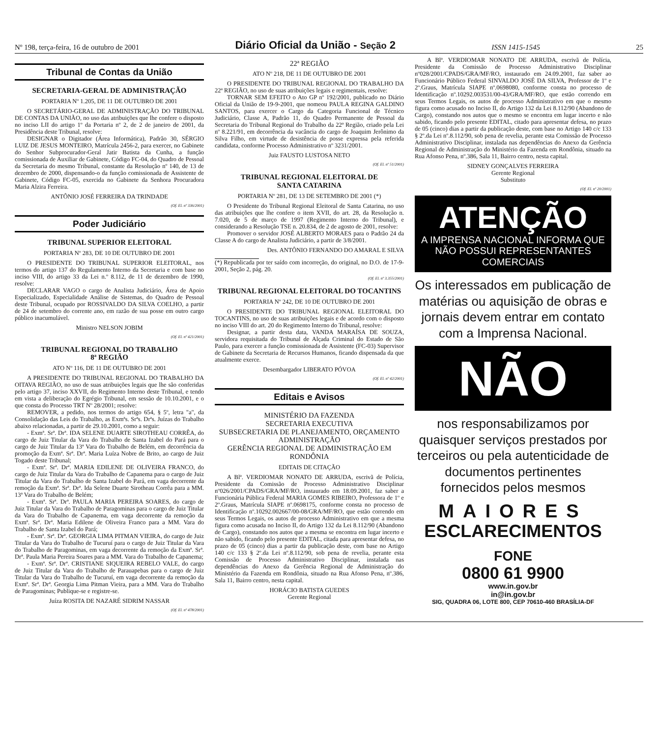Nº 198, terça-feira, 16 de outubro de 2001 Diário Oficial da União - Seção 2 ISSN 1415-1545 25
Tribunal de Contas da União
SECRETARIA-GERAL DE ADMINISTRAÇÃO
PORTARIA Nº 1.205, DE 11 DE OUTUBRO DE 2001
O SECRETÁRIO-GERAL DE ADMINISTRAÇÃO DO TRIBUNAL DE CONTAS DA UNIÃO, no uso das atribuições que lhe confere o disposto no inciso LII do artigo 1º da Portaria nº 2, de 2 de janeiro de 2001, da Presidência deste Tribunal, resolve:
DESIGNAR o Digitador (Área Informática), Padrão 30, SÉRGIO LUIZ DE JESUS MONTEIRO, Matrícula 2456-2, para exercer, no Gabinete do Senhor Subprocurador-Geral Jatir Batista da Cunha, a função comissionada de Auxiliar de Gabinete, Código FC-04, do Quadro de Pessoal da Secretaria do mesmo Tribunal, constante da Resolução nº 140, de 13 de dezembro de 2000, dispensando-o da função comissionada de Assistente de Gabinete, Código FC-05, exercida no Gabinete da Senhora Procuradora Maria Alzira Ferreira.
ANTÔNIO JOSÉ FERREIRA DA TRINDADE
(Of. El. nº 336/2001)
Poder Judiciário
TRIBUNAL SUPERIOR ELEITORAL
PORTARIA Nº 283, DE 10 DE OUTUBRO DE 2001
O PRESIDENTE DO TRIBUNAL SUPERIOR ELEITORAL, nos termos do artigo 137 do Regulamento Interno da Secretaria e com base no inciso VIII, do artigo 33 da Lei n.º 8.112, de 11 de dezembro de 1990, resolve:
DECLARAR VAGO o cargo de Analista Judiciário, Área de Apoio Especializado, Especialidade Análise de Sistemas, do Quadro de Pessoal deste Tribunal, ocupado por ROSSIVALDO DA SILVA COELHO, a partir de 24 de setembro do corrente ano, em razão de sua posse em outro cargo público inacumulável.
Ministro NELSON JOBIM
(Of. El. nº 421/2001)
TRIBUNAL REGIONAL DO TRABALHO
8ª REGIÃO
ATO Nº 116, DE 11 DE OUTUBRO DE 2001
A PRESIDENTE DO TRIBUNAL REGIONAL DO TRABALHO DA OITAVA REGIÃO, no uso de suas atribuições legais que lhe são conferidas pelo artigo 37, inciso XXVII, do Regimento Interno deste Tribunal, e tendo em vista a deliberação do Egrégio Tribunal, em sessão de 10.10.2001, e o que consta do Processo TRT Nº 28/2001; resolve:
REMOVER, a pedido, nos termos do artigo 654, § 5º, letra "a", da Consolidação das Leis do Trabalho, as Exmªs. Srªs. Drªs. Juízas do Trabalho abaixo relacionadas, a partir de 29.10.2001, como a seguir:
- Exmª. Srª. Drª. IDA SELENE DUARTE SIROTHEAU CORRÊA, do cargo de Juiz Titular da Vara do Trabalho de Santa Izabel do Pará para o cargo de Juiz Titular da 13ª Vara do Trabalho de Belém, em decorrência da promoção da Exmª. Srª. Drª. Maria Luíza Nobre de Brito, ao cargo de Juiz Togado deste Tribunal;
- Exmª. Srª. Drª. MARIA EDILENE DE OLIVEIRA FRANCO, do cargo de Juiz Titular da Vara do Trabalho de Capanema para o cargo de Juiz Titular da Vara do Trabalho de Santa Izabel do Pará, em vaga decorrente da remoção da Exmª. Srª. Drª. Ida Selene Duarte Sirotheau Corrêa para a MM. 13ª Vara do Trabalho de Belém;
- Exmª. Srª. Drª. PAULA MARIA PEREIRA SOARES, do cargo de Juiz Titular da Vara do Trabalho de Paragominas para o cargo de Juiz Titular da Vara do Trabalho de Capanema, em vaga decorrente da remoção da Exmª. Srª. Drª. Maria Edilene de Oliveira Franco para a MM. Vara do Trabalho de Santa Izabel do Pará;
- Exmª. Srª. Drª. GEORGIA LIMA PITMAN VIEIRA, do cargo de Juiz Titular da Vara do Trabalho de Tucuruí para o cargo de Juiz Titular da Vara do Trabalho de Paragominas, em vaga decorrente da remoção da Exmª. Srª. Drª. Paula Maria Pereira Soares para a MM. Vara do Trabalho de Capanema;
- Exmª. Srª. Drª. CRISTIANE SIQUEIRA REBELO VALE, do cargo de Juiz Titular da Vara do Trabalho de Parauapebas para o cargo de Juiz Titular da Vara do Trabalho de Tucuruí, em vaga decorrente da remoção da Exmª. Srª. Drª. Georgia Lima Pitman Vieira, para a MM. Vara do Trabalho de Paragominas; Publique-se e registre-se.
Juíza ROSITA DE NAZARÉ SIDRIM NASSAR
(Of. El. nº 478/2001)
22ª REGIÃO
ATO Nº 218, DE 11 DE OUTUBRO DE 2001
O PRESIDENTE DO TRIBUNAL REGIONAL DO TRABALHO DA 22ª REGIÃO, no uso de suas atribuições legais e regimentais, resolve:
TORNAR SEM EFEITO o Ato GP nº 192/2001, publicado no Diário Oficial da União de 19-9-2001, que nomeou PAULA REGINA GALDINO SANTOS, para exercer o Cargo da Categoria Funcional de Técnico Judiciário, Classe A, Padrão 11, do Quadro Permanente de Pessoal da Secretaria do Tribunal Regional do Trabalho da 22ª Região, criado pela Lei nº 8.221/91, em decorrência da vacância do cargo de Joaquim Jerônimo da Silva Filho, em virtude de desistência de posse expressa pela referida candidata, conforme Processo Administrativo nº 3231/2001.
Juiz FAUSTO LUSTOSA NETO
(Of. El. nº 51/2001)
TRIBUNAL REGIONAL ELEITORAL DE
SANTA CATARINA
PORTARIA Nº 281, DE 13 DE SETEMBRO DE 2001 (*)
O Presidente do Tribunal Regional Eleitoral de Santa Catarina, no uso das atribuições que lhe confere o item XVII, do art. 28, da Resolução n. 7.020, de 5 de março de 1997 (Regimento Interno do Tribunal), e considerando a Resolução TSE n. 20.834, de 2 de agosto de 2001, resolve:
Promover o servidor JOSÉ ALBERTO MORAES para o Padrão 24 da Classe A do cargo de Analista Judiciário, a partir de 3/8/2001.
Des. ANTÔNIO FERNANDO DO AMARAL E SILVA
(*) Republicada por ter saído com incorreção, do original, no D.O. de 17-9-2001, Seção 2, pág. 20.
(Of. El. nº 3.355/2001)
TRIBUNAL REGIONAL ELEITORAL DO TOCANTINS
PORTARIA Nº 242, DE 10 DE OUTUBRO DE 2001
O PRESIDENTE DO TRIBUNAL REGIONAL ELEITORAL DO TOCANTINS, no uso de suas atribuições legais e de acordo com o disposto no inciso VIII do art. 20 do Regimento Interno do Tribunal, resolve:
Designar, a partir desta data, VANDA MARAÍSA DE SOUZA, servidora requisitada do Tribunal de Alçada Criminal do Estado de São Paulo, para exercer a função comissionada de Assistente (FC-03) Supervisor de Gabinete da Secretaria de Recursos Humanos, ficando dispensada da que atualmente exerce.
Desembargador LIBERATO PÓVOA
(Of. El. nº 42/2001)
Editais e Avisos
MINISTÉRIO DA FAZENDA
SECRETARIA EXECUTIVA
SUBSECRETARIA DE PLANEJAMENTO, ORÇAMENTO ADMINISTRAÇÃO
GERÊNCIA REGIONAL DE ADMINISTRAÇÃO EM RONDÔNIA
EDITAIS DE CITAÇÃO
A Blª. VERDIOMAR NONATO DE ARRUDA, escrivã de Polícia, Presidente da Comissão de Processo Administrativo Disciplinar nº026/2001/CPADS/GRA/MF/RO, instaurado em 18.09.2001, faz saber a Funcionária Pública Federal MARIA GOMES RIBEIRO, Professora de 1º e 2º.Graus, Matrícula SIAPE nº.0698175, conforme consta no processo de Identificação nº.10292.002667/00-08/GRA/MF/RO, que estão correndo em seus Termos Legais, os autos de processo Administrativo em que a mesma figura como acusada no Inciso II, do Artigo 132 da Lei 8.112/90 (Abandono de Cargo), constando nos autos que a mesma se encontra em lugar incerto e não sabido, ficando pelo presente EDITAL, citada para apresentar defesa, no prazo de 05 (cinco) dias a partir da publicação deste, com base no Artigo 140 c/c 133 § 2º.da Lei nº.8.112/90, sob pena de revelia, perante esta Comissão de Processo Administrativo Disciplinar, instalada nas dependências do Anexo da Gerência Regional de Administração do Ministério da Fazenda em Rondônia, situado na Rua Afonso Pena, nº.386, Sala 11, Bairro centro, nesta capital.
HORÁCIO BATISTA GUEDES
Gerente Regional
A Blª. VERDIOMAR NONATO DE ARRUDA, escrivã de Polícia, Presidente da Comissão de Processo Administrativo Disciplinar nº028/2001/CPADS/GRA/MF/RO, instaurado em 24.09.2001, faz saber ao Funcionário Público Federal SINVALDO JOSÉ DA SILVA, Professor de 1º e 2º.Graus, Matrícula SIAPE nº.0698080, conforme consta no processo de Identificação nº.10292.003531/00-43/GRA/MF/RO, que estão correndo em seus Termos Legais, os autos de processo Administrativo em que o mesmo figura como acusado no Inciso II, do Artigo 132 da Lei 8.112/90 (Abandono de Cargo), constando nos autos que o mesmo se encontra em lugar incerto e não sabido, ficando pelo presente EDITAL, citado para apresentar defesa, no prazo de 05 (cinco) dias a partir da publicação deste, com base no Artigo 140 c/c 133 § 2º.da Lei nº.8.112/90, sob pena de revelia, perante esta Comissão de Processo Administrativo Disciplinar, instalada nas dependências do Anexo da Gerência Regional de Administração do Ministério da Fazenda em Rondônia, situado na Rua Afonso Pena, nº.386, Sala 11, Bairro centro, nesta capital.
SIDNEY GONÇALVES FERREIRA
Gerente Regional
Substituto
(Of. El. nº 20/2001)
ATENÇÃO
A IMPRENSA NACIONAL INFORMA QUE NÃO POSSUI REPRESENTANTES COMERCIAIS
Os interessados em publicação de matérias ou aquisição de obras e jornais devem entrar em contato com a Imprensa Nacional.
NÃO
nos responsabilizamos por quaisquer serviços prestados por terceiros ou pela autenticidade de documentos pertinentes fornecidos pelos mesmos
MAIORES
ESCLARECIMENTOS
FONE
0800 61 9900
www.in.gov.br
in@in.gov.br
SIG, QUADRA 06, LOTE 800, CEP 70610-460 BRASÍLIA-DF